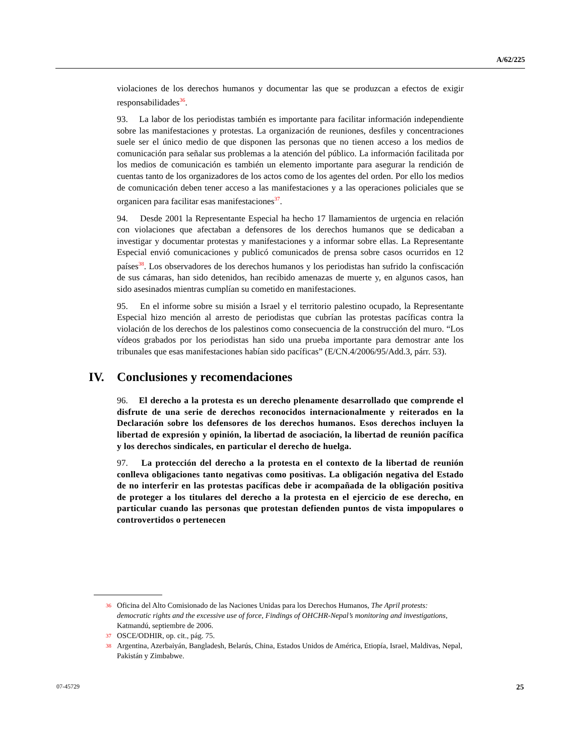A/62/225
violaciones de los derechos humanos y documentar las que se produzcan a efectos de exigir responsabilidades<sup>36</sup>.
93. La labor de los periodistas también es importante para facilitar información independiente sobre las manifestaciones y protestas. La organización de reuniones, desfiles y concentraciones suele ser el único medio de que disponen las personas que no tienen acceso a los medios de comunicación para señalar sus problemas a la atención del público. La información facilitada por los medios de comunicación es también un elemento importante para asegurar la rendición de cuentas tanto de los organizadores de los actos como de los agentes del orden. Por ello los medios de comunicación deben tener acceso a las manifestaciones y a las operaciones policiales que se organicen para facilitar esas manifestaciones<sup>37</sup>.
94. Desde 2001 la Representante Especial ha hecho 17 llamamientos de urgencia en relación con violaciones que afectaban a defensores de los derechos humanos que se dedicaban a investigar y documentar protestas y manifestaciones y a informar sobre ellas. La Representante Especial envió comunicaciones y publicó comunicados de prensa sobre casos ocurridos en 12 países<sup>38</sup>. Los observadores de los derechos humanos y los periodistas han sufrido la confiscación de sus cámaras, han sido detenidos, han recibido amenazas de muerte y, en algunos casos, han sido asesinados mientras cumplían su cometido en manifestaciones.
95. En el informe sobre su misión a Israel y el territorio palestino ocupado, la Representante Especial hizo mención al arresto de periodistas que cubrían las protestas pacíficas contra la violación de los derechos de los palestinos como consecuencia de la construcción del muro. “Los vídeos grabados por los periodistas han sido una prueba importante para demostrar ante los tribunales que esas manifestaciones habían sido pacíficas” (E/CN.4/2006/95/Add.3, párr. 53).
IV. Conclusiones y recomendaciones
96. El derecho a la protesta es un derecho plenamente desarrollado que comprende el disfrute de una serie de derechos reconocidos internacionalmente y reiterados en la Declaración sobre los defensores de los derechos humanos. Esos derechos incluyen la libertad de expresión y opinión, la libertad de asociación, la libertad de reunión pacífica y los derechos sindicales, en particular el derecho de huelga.
97. La protección del derecho a la protesta en el contexto de la libertad de reunión conlleva obligaciones tanto negativas como positivas. La obligación negativa del Estado de no interferir en las protestas pacíficas debe ir acompañada de la obligación positiva de proteger a los titulares del derecho a la protesta en el ejercicio de ese derecho, en particular cuando las personas que protestan defienden puntos de vista impopulares o controvertidos o pertenecen
<sup>36</sup> Oficina del Alto Comisionado de las Naciones Unidas para los Derechos Humanos, The April protests: democratic rights and the excessive use of force, Findings of OHCHR-Nepal’s monitoring and investigations, Katmandú, septiembre de 2006.
<sup>37</sup> OSCE/ODHIR, op. cit., pág. 75.
<sup>38</sup> Argentina, Azerbaiyán, Bangladesh, Belarús, China, Estados Unidos de América, Etiopía, Israel, Maldivas, Nepal, Pakistán y Zimbabwe.
07-45729 25